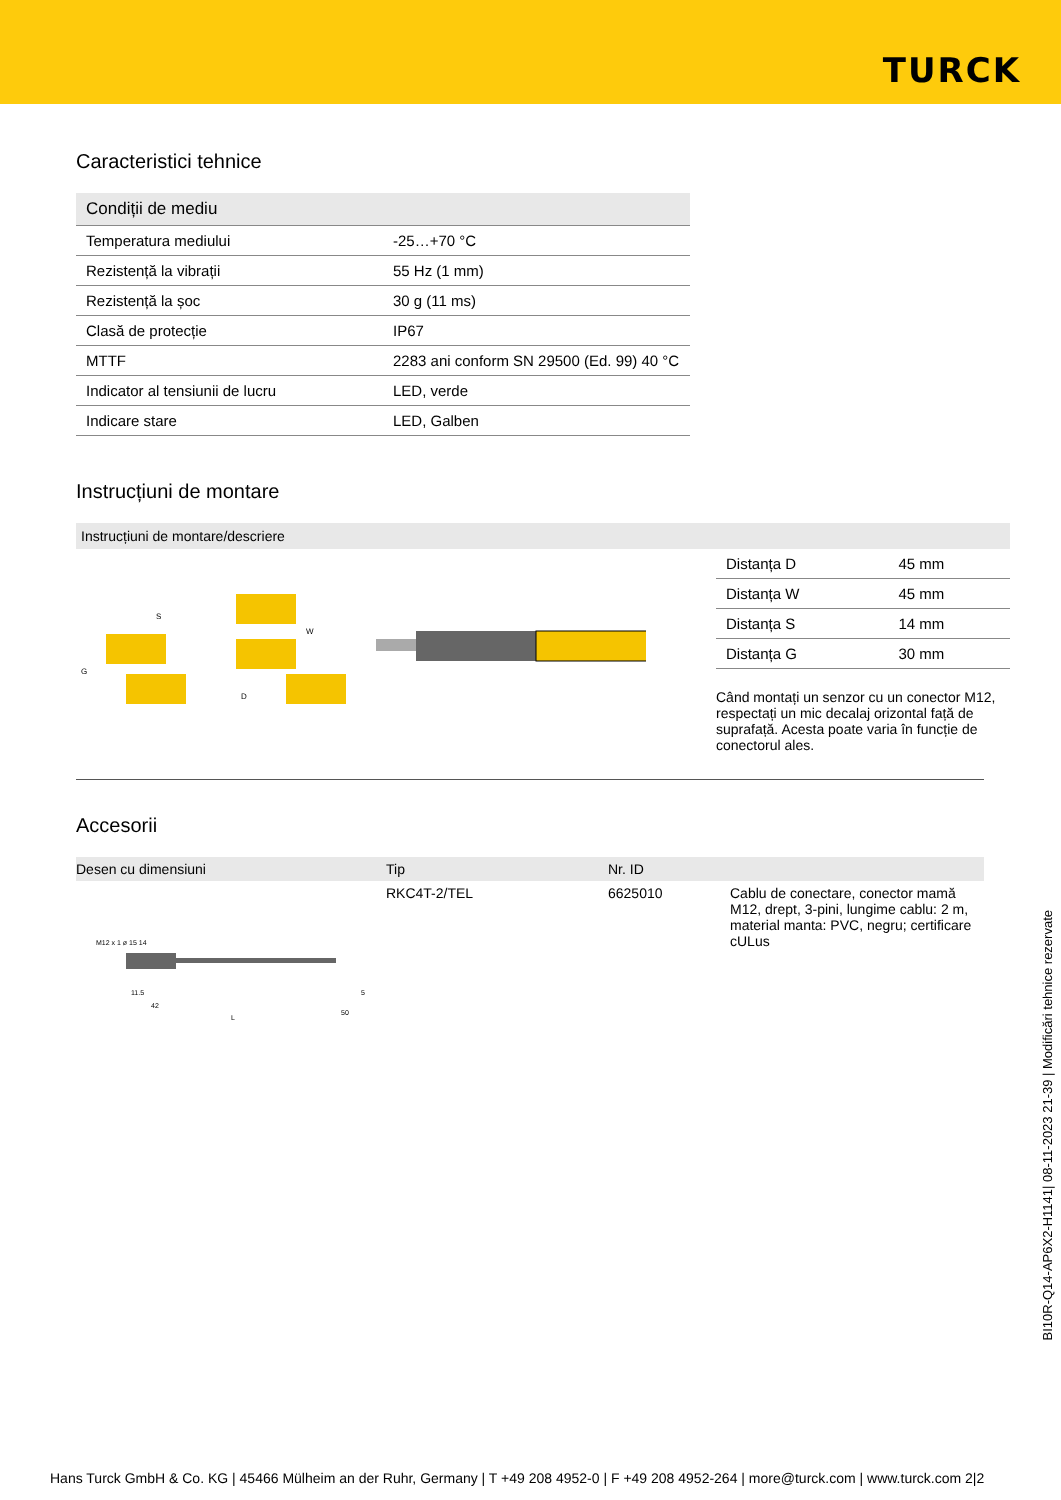TURCK
Caracteristici tehnice
| Condiții de mediu | |
| Temperatura mediului | -25…+70 °C |
| Rezistență la vibrații | 55 Hz (1 mm) |
| Rezistență la șoc | 30 g (11 ms) |
| Clasă de protecție | IP67 |
| MTTF | 2283 ani conform SN 29500 (Ed. 99) 40 °C |
| Indicator al tensiunii de lucru | LED, verde |
| Indicare stare | LED, Galben |
Instrucțiuni de montare
Instrucțiuni de montare/descriere
G
S
W
D
| Distanța D | 45 mm |
| Distanța W | 45 mm |
| Distanța S | 14 mm |
| Distanța G | 30 mm |
Când montați un senzor cu un conector M12, respectați un mic decalaj orizontal față de suprafață. Acesta poate varia în funcție de conectorul ales.
Accesorii
| Desen cu dimensiuni | Tip | Nr. ID | |
| --- | --- | --- | --- |
| M12 x 1 ø 15 14 11.5 42 50 L 5 | RKC4T-2/TEL | 6625010 | Cablu de conectare, conector mamă M12, drept, 3-pini, lungime cablu: 2 m, material manta: PVC, negru; certificare cULus |
BI10R-Q14-AP6X2-H1141| 08-11-2023 21-39 | Modificări tehnice rezervate
Hans Turck GmbH & Co. KG | 45466 Mülheim an der Ruhr, Germany | T +49 208 4952-0 | F +49 208 4952-264 | more@turck.com | www.turck.com 2|2